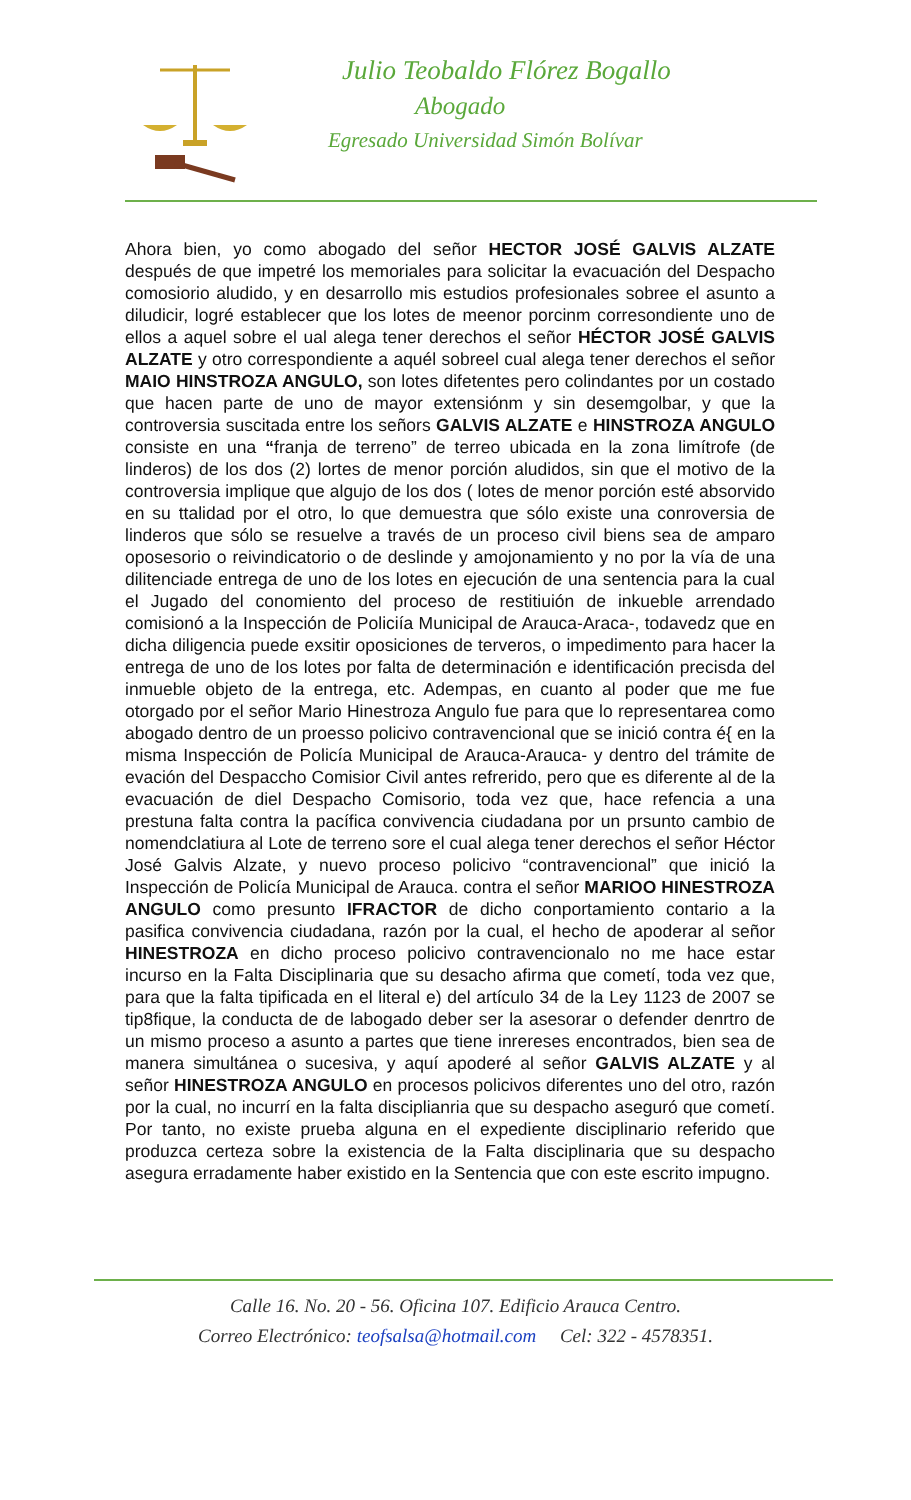Julio Teobaldo Flórez Bogallo
Abogado
Egresado Universidad Simón Bolívar
Ahora bien, yo como abogado del señor HECTOR JOSÉ GALVIS ALZATE después de que impetré los memoriales para solicitar la evacuación del Despacho comosiorio aludido, y en desarrollo mis estudios profesionales sobree el asunto a diludicir, logré establecer que los lotes de meenor porcinm corresondiente uno de ellos a aquel sobre el ual alega tener derechos el señor HÉCTOR JOSÉ GALVIS ALZATE y otro correspondiente a aquél sobreel cual alega tener derechos el señor MAIO HINSTROZA ANGULO, son lotes difetentes pero colindantes por un costado que hacen parte de uno de mayor extensiónm y sin desemgolbar, y que la controversia suscitada entre los señors GALVIS ALZATE e HINSTROZA ANGULO consiste en una “franja de terreno” de terreo ubicada en la zona limítrofe (de linderos) de los dos (2) lortes de menor porción aludidos, sin que el motivo de la controversia implique que algujo de los dos ( lotes de menor porción esté absorvido en su ttalidad por el otro, lo que demuestra que sólo existe una conroversia de linderos que sólo se resuelve a través de un proceso civil biens sea de amparo oposesorio o reivindicatorio o de deslinde y amojonamiento y no por la vía de una dilitenciade entrega de uno de los lotes en ejecución de una sentencia para la cual el Jugado del conomiento del proceso de restitiuión de inkueble arrendado comisionó a la Inspección de Policiía Municipal de Arauca-Araca-, todavedz que en dicha diligencia puede exsitir oposiciones de terveros, o impedimento para hacer la entrega de uno de los lotes por falta de determinación e identificación precisda del inmueble objeto de la entrega, etc. Adempas, en cuanto al poder que me fue otorgado por el señor Mario Hinestroza Angulo fue para que lo representarea como abogado dentro de un proesso policivo contravencional que se inició contra é{ en la misma Inspección de Policía Municipal de Arauca-Arauca- y dentro del trámite de evación del Despaccho Comisior Civil antes refrerido, pero que es diferente al de la evacuación de diel Despacho Comisorio, toda vez que, hace refencia a una prestuna falta contra la pacífica convivencia ciudadana por un prsunto cambio de nomendclatiura al Lote de terreno sore el cual alega tener derechos el señor Héctor José Galvis Alzate, y nuevo proceso policivo “contravencional” que inició la Inspección de Policía Municipal de Arauca. contra el señor MARIOO HINESTROZA ANGULO como presunto IFRACTOR de dicho conportamiento contario a la pasifica convivencia ciudadana, razón por la cual, el hecho de apoderar al señor HINESTROZA en dicho proceso policivo contravencionalo no me hace estar incurso en la Falta Disciplinaria que su desacho afirma que cometí, toda vez que, para que la falta tipificada en el literal e) del artículo 34 de la Ley 1123 de 2007 se tip8fique, la conducta de de labogado deber ser la asesorar o defender denrtro de un mismo proceso a asunto a partes que tiene inrereses encontrados, bien sea de manera simultánea o sucesiva, y aquí apoderé al señor GALVIS ALZATE y al señor HINESTROZA ANGULO en procesos policivos diferentes uno del otro, razón por la cual, no incurrí en la falta disciplianria que su despacho aseguró que cometí. Por tanto, no existe prueba alguna en el expediente disciplinario referido que produzca certeza sobre la existencia de la Falta disciplinaria que su despacho asegura erradamente haber existido en la Sentencia que con este escrito impugno.
Calle 16. No. 20 - 56. Oficina 107. Edificio Arauca Centro.
Correo Electrónico: teofsalsa@hotmail.com Cel: 322 - 4578351.